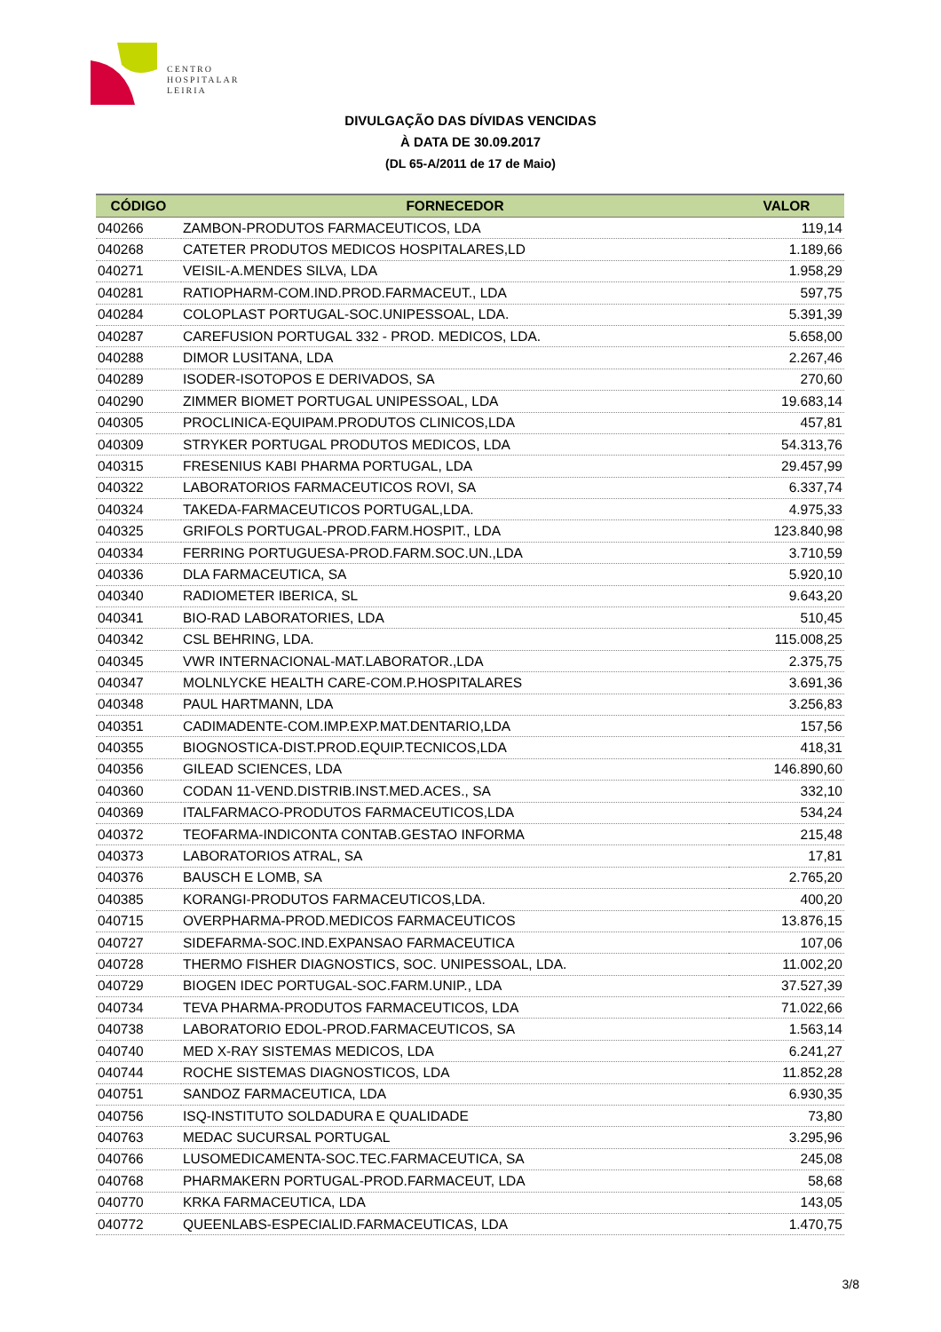CENTRO
HOSPITALAR
LEIRIA
DIVULGAÇÃO DAS DÍVIDAS VENCIDAS
À DATA DE 30.09.2017
(DL 65-A/2011 de 17 de Maio)
| CÓDIGO | FORNECEDOR | VALOR |
| --- | --- | --- |
| 040266 | ZAMBON-PRODUTOS FARMACEUTICOS, LDA | 119,14 |
| 040268 | CATETER PRODUTOS MEDICOS HOSPITALARES,LD | 1.189,66 |
| 040271 | VEISIL-A.MENDES SILVA, LDA | 1.958,29 |
| 040281 | RATIOPHARM-COM.IND.PROD.FARMACEUT., LDA | 597,75 |
| 040284 | COLOPLAST PORTUGAL-SOC.UNIPESSOAL, LDA. | 5.391,39 |
| 040287 | CAREFUSION PORTUGAL 332 - PROD. MEDICOS, LDA. | 5.658,00 |
| 040288 | DIMOR LUSITANA, LDA | 2.267,46 |
| 040289 | ISODER-ISOTOPOS E DERIVADOS, SA | 270,60 |
| 040290 | ZIMMER BIOMET PORTUGAL UNIPESSOAL, LDA | 19.683,14 |
| 040305 | PROCLINICA-EQUIPAM.PRODUTOS CLINICOS,LDA | 457,81 |
| 040309 | STRYKER PORTUGAL PRODUTOS MEDICOS, LDA | 54.313,76 |
| 040315 | FRESENIUS KABI PHARMA PORTUGAL, LDA | 29.457,99 |
| 040322 | LABORATORIOS FARMACEUTICOS ROVI, SA | 6.337,74 |
| 040324 | TAKEDA-FARMACEUTICOS PORTUGAL,LDA. | 4.975,33 |
| 040325 | GRIFOLS PORTUGAL-PROD.FARM.HOSPIT., LDA | 123.840,98 |
| 040334 | FERRING PORTUGUESA-PROD.FARM.SOC.UN.,LDA | 3.710,59 |
| 040336 | DLA FARMACEUTICA, SA | 5.920,10 |
| 040340 | RADIOMETER IBERICA, SL | 9.643,20 |
| 040341 | BIO-RAD LABORATORIES, LDA | 510,45 |
| 040342 | CSL BEHRING, LDA. | 115.008,25 |
| 040345 | VWR INTERNACIONAL-MAT.LABORATOR.,LDA | 2.375,75 |
| 040347 | MOLNLYCKE HEALTH CARE-COM.P.HOSPITALARES | 3.691,36 |
| 040348 | PAUL HARTMANN, LDA | 3.256,83 |
| 040351 | CADIMADENTE-COM.IMP.EXP.MAT.DENTARIO,LDA | 157,56 |
| 040355 | BIOGNOSTICA-DIST.PROD.EQUIP.TECNICOS,LDA | 418,31 |
| 040356 | GILEAD SCIENCES, LDA | 146.890,60 |
| 040360 | CODAN 11-VEND.DISTRIB.INST.MED.ACES., SA | 332,10 |
| 040369 | ITALFARMACO-PRODUTOS FARMACEUTICOS,LDA | 534,24 |
| 040372 | TEOFARMA-INDICONTA CONTAB.GESTAO INFORMA | 215,48 |
| 040373 | LABORATORIOS ATRAL, SA | 17,81 |
| 040376 | BAUSCH E LOMB, SA | 2.765,20 |
| 040385 | KORANGI-PRODUTOS FARMACEUTICOS,LDA. | 400,20 |
| 040715 | OVERPHARMA-PROD.MEDICOS FARMACEUTICOS | 13.876,15 |
| 040727 | SIDEFARMA-SOC.IND.EXPANSAO FARMACEUTICA | 107,06 |
| 040728 | THERMO FISHER DIAGNOSTICS, SOC. UNIPESSOAL, LDA. | 11.002,20 |
| 040729 | BIOGEN IDEC PORTUGAL-SOC.FARM.UNIP., LDA | 37.527,39 |
| 040734 | TEVA PHARMA-PRODUTOS FARMACEUTICOS, LDA | 71.022,66 |
| 040738 | LABORATORIO EDOL-PROD.FARMACEUTICOS, SA | 1.563,14 |
| 040740 | MED X-RAY SISTEMAS MEDICOS, LDA | 6.241,27 |
| 040744 | ROCHE SISTEMAS DIAGNOSTICOS, LDA | 11.852,28 |
| 040751 | SANDOZ FARMACEUTICA, LDA | 6.930,35 |
| 040756 | ISQ-INSTITUTO SOLDADURA E QUALIDADE | 73,80 |
| 040763 | MEDAC SUCURSAL PORTUGAL | 3.295,96 |
| 040766 | LUSOMEDICAMENTA-SOC.TEC.FARMACEUTICA, SA | 245,08 |
| 040768 | PHARMAKERN PORTUGAL-PROD.FARMACEUT, LDA | 58,68 |
| 040770 | KRKA FARMACEUTICA, LDA | 143,05 |
| 040772 | QUEENLABS-ESPECIALID.FARMACEUTICAS, LDA | 1.470,75 |
3/8